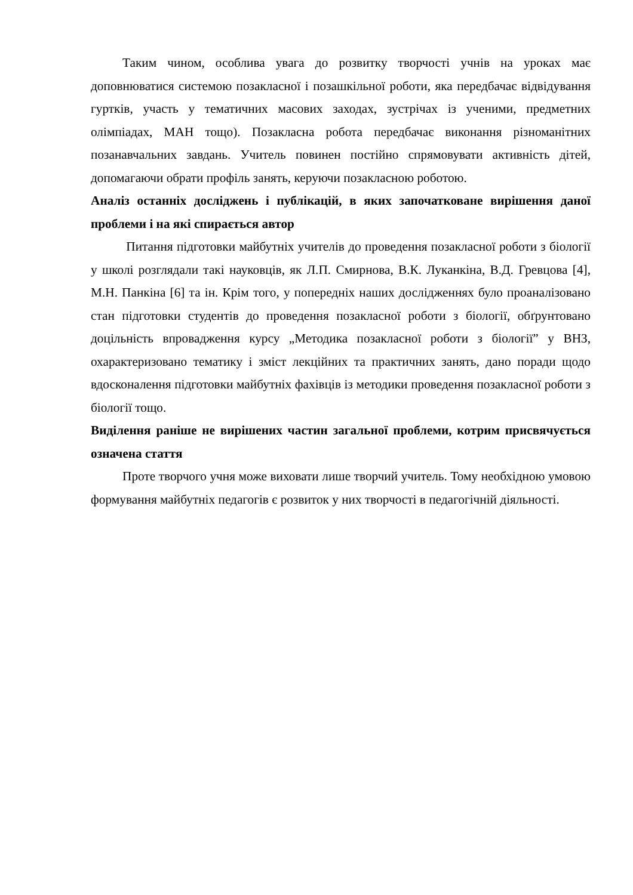Таким чином, особлива увага до розвитку творчості учнів на уроках має доповнюватися системою позакласної і позашкільної роботи, яка передбачає відвідування гуртків, участь у тематичних масових заходах, зустрічах із ученими, предметних олімпіадах, МАН тощо). Позакласна робота передбачає виконання різноманітних позанавчальних завдань. Учитель повинен постійно спрямовувати активність дітей, допомагаючи обрати профіль занять, керуючи позакласною роботою.
Аналіз останніх досліджень і публікацій, в яких започатковане вирішення даної проблеми і на які спирається автор
Питання підготовки майбутніх учителів до проведення позакласної роботи з біології у школі розглядали такі науковців, як Л.П. Смирнова, В.К. Луканкіна, В.Д. Гревцова [4], М.Н. Панкіна [6] та ін. Крім того, у попередніх наших дослідженнях було проаналізовано стан підготовки студентів до проведення позакласної роботи з біології, обґрунтовано доцільність впровадження курсу „Методика позакласної роботи з біології” у ВНЗ, охарактеризовано тематику і зміст лекційних та практичних занять, дано поради щодо вдосконалення підготовки майбутніх фахівців із методики проведення позакласної роботи з біології тощо.
Виділення раніше не вирішених частин загальної проблеми, котрим присвячується означена стаття
Проте творчого учня може виховати лише творчий учитель. Тому необхідною умовою формування майбутніх педагогів є розвиток у них творчості в педагогічній діяльності.